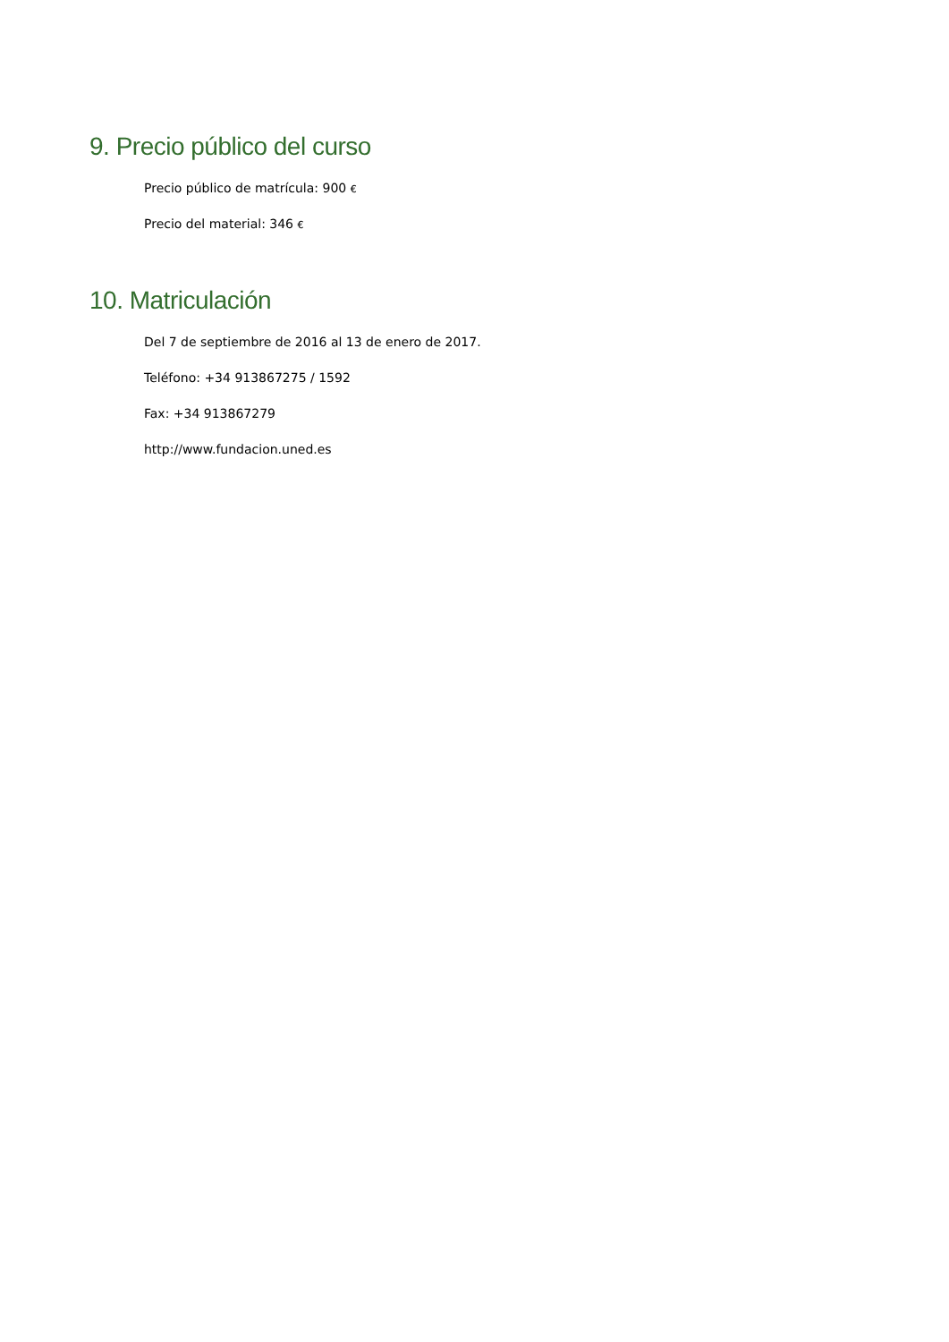9. Precio público del curso
Precio público de matrícula: 900 €
Precio del material: 346 €
10. Matriculación
Del 7 de septiembre de 2016 al 13 de enero de 2017.
Teléfono: +34 913867275 / 1592
Fax: +34 913867279
http://www.fundacion.uned.es